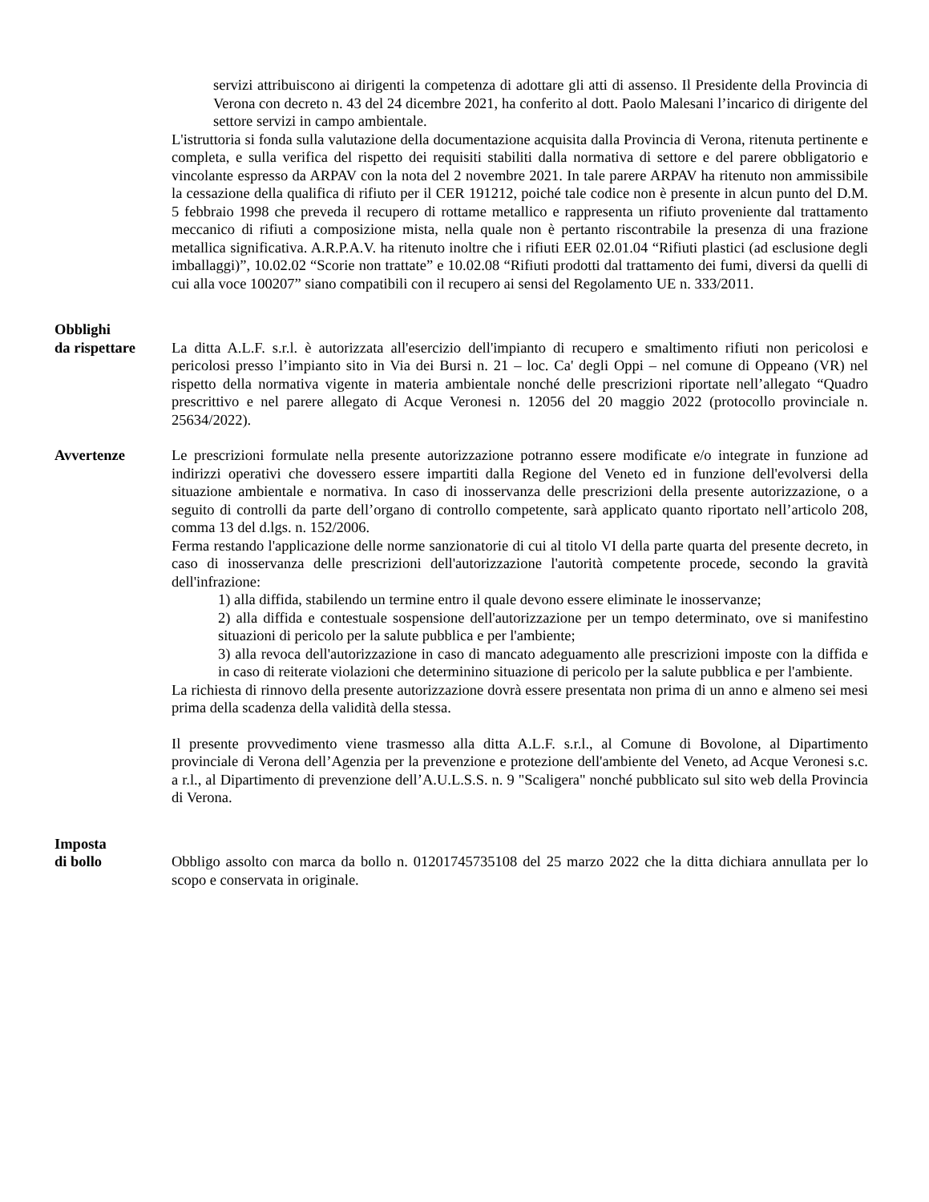servizi attribuiscono ai dirigenti la competenza di adottare gli atti di assenso. Il Presidente della Provincia di Verona con decreto n. 43 del 24 dicembre 2021, ha conferito al dott. Paolo Malesani l’incarico di dirigente del settore servizi in campo ambientale.
L'istruttoria si fonda sulla valutazione della documentazione acquisita dalla Provincia di Verona, ritenuta pertinente e completa, e sulla verifica del rispetto dei requisiti stabiliti dalla normativa di settore e del parere obbligatorio e vincolante espresso da ARPAV con la nota del 2 novembre 2021. In tale parere ARPAV ha ritenuto non ammissibile la cessazione della qualifica di rifiuto per il CER 191212, poiché tale codice non è presente in alcun punto del D.M. 5 febbraio 1998 che preveda il recupero di rottame metallico e rappresenta un rifiuto proveniente dal trattamento meccanico di rifiuti a composizione mista, nella quale non è pertanto riscontrabile la presenza di una frazione metallica significativa. A.R.P.A.V. ha ritenuto inoltre che i rifiuti EER 02.01.04 “Rifiuti plastici (ad esclusione degli imballaggi)”, 10.02.02 “Scorie non trattate” e 10.02.08 “Rifiuti prodotti dal trattamento dei fumi, diversi da quelli di cui alla voce 100207” siano compatibili con il recupero ai sensi del Regolamento UE n. 333/2011.
Obblighi
da rispettare
La ditta A.L.F. s.r.l. è autorizzata all'esercizio dell'impianto di recupero e smaltimento rifiuti non pericolosi e pericolosi presso l’impianto sito in Via dei Bursi n. 21 – loc. Ca' degli Oppi – nel comune di Oppeano (VR) nel rispetto della normativa vigente in materia ambientale nonché delle prescrizioni riportate nell’allegato “Quadro prescrittivo e nel parere allegato di Acque Veronesi n. 12056 del 20 maggio 2022 (protocollo provinciale n. 25634/2022).
Avvertenze Le prescrizioni formulate nella presente autorizzazione potranno essere modificate e/o integrate in funzione ad indirizzi operativi che dovessero essere impartiti dalla Regione del Veneto ed in funzione dell'evolversi della situazione ambientale e normativa. In caso di inosservanza delle prescrizioni della presente autorizzazione, o a seguito di controlli da parte dell’organo di controllo competente, sarà applicato quanto riportato nell’articolo 208, comma 13 del d.lgs. n. 152/2006.
Ferma restando l'applicazione delle norme sanzionatorie di cui al titolo VI della parte quarta del presente decreto, in caso di inosservanza delle prescrizioni dell'autorizzazione l'autorità competente procede, secondo la gravità dell'infrazione:
1) alla diffida, stabilendo un termine entro il quale devono essere eliminate le inosservanze;
2) alla diffida e contestuale sospensione dell'autorizzazione per un tempo determinato, ove si manifestino situazioni di pericolo per la salute pubblica e per l'ambiente;
3) alla revoca dell'autorizzazione in caso di mancato adeguamento alle prescrizioni imposte con la diffida e in caso di reiterate violazioni che determinino situazione di pericolo per la salute pubblica e per l'ambiente.
La richiesta di rinnovo della presente autorizzazione dovrà essere presentata non prima di un anno e almeno sei mesi prima della scadenza della validità della stessa.
Il presente provvedimento viene trasmesso alla ditta A.L.F. s.r.l., al Comune di Bovolone, al Dipartimento provinciale di Verona dell’Agenzia per la prevenzione e protezione dell'ambiente del Veneto, ad Acque Veronesi s.c. a r.l., al Dipartimento di prevenzione dell’A.U.L.S.S. n. 9 "Scaligera" nonché pubblicato sul sito web della Provincia di Verona.
Imposta
di bollo
Obbligo assolto con marca da bollo n. 01201745735108 del 25 marzo 2022 che la ditta dichiara annullata per lo scopo e conservata in originale.